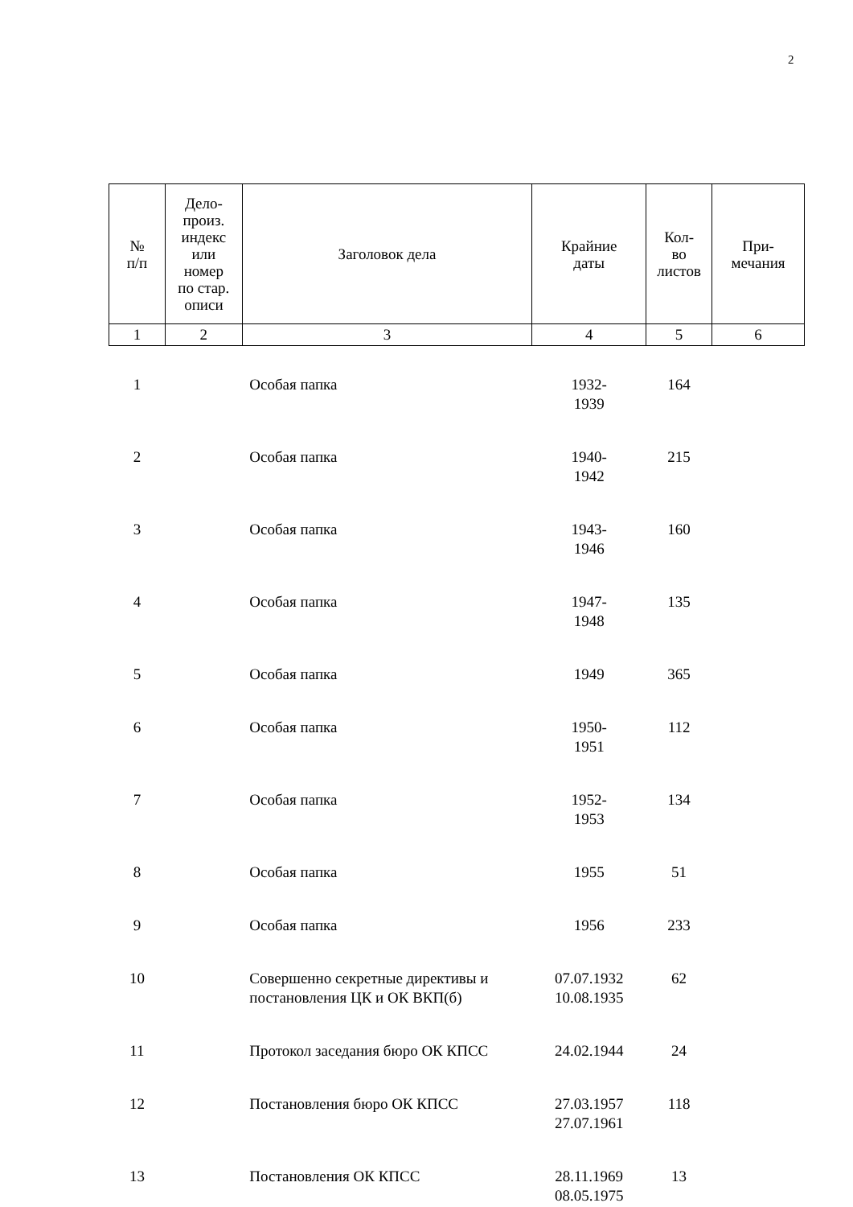2
| № п/п | Дело- произ. индекс или номер по стар. описи | Заголовок дела | Крайние даты | Кол- во листов | При- мечания |
| --- | --- | --- | --- | --- | --- |
| 1 | 2 | 3 | 4 | 5 | 6 |
| 1 | | Особая папка | 1932- 1939 | 164 | |
| 2 | | Особая папка | 1940- 1942 | 215 | |
| 3 | | Особая папка | 1943- 1946 | 160 | |
| 4 | | Особая папка | 1947- 1948 | 135 | |
| 5 | | Особая папка | 1949 | 365 | |
| 6 | | Особая папка | 1950- 1951 | 112 | |
| 7 | | Особая папка | 1952- 1953 | 134 | |
| 8 | | Особая папка | 1955 | 51 | |
| 9 | | Особая папка | 1956 | 233 | |
| 10 | | Совершенно секретные директивы и постановления ЦК и ОК ВКП(б) | 07.07.1932 10.08.1935 | 62 | |
| 11 | | Протокол заседания бюро ОК КПСС | 24.02.1944 | 24 | |
| 12 | | Постановления бюро ОК КПСС | 27.03.1957 27.07.1961 | 118 | |
| 13 | | Постановления ОК КПСС | 28.11.1969 08.05.1975 | 13 | |